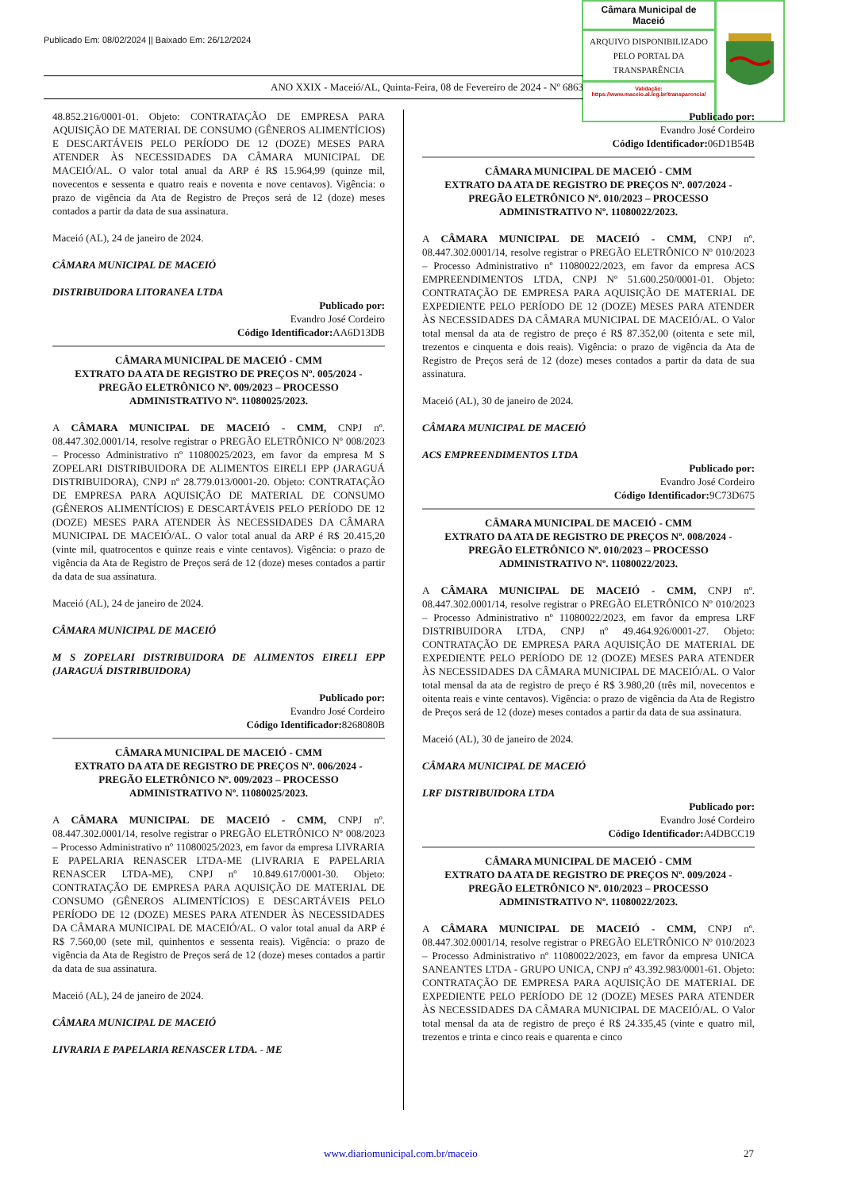Publicado Em: 08/02/2024 || Baixado Em: 26/12/2024
Câmara Municipal de Maceió
ARQUIVO DISPONIBILIZADO PELO PORTAL DA TRANSPARÊNCIA
Validação:
https://www.maceio.al.leg.br/transparencia/
ANO XXIX - Maceió/AL, Quinta-Feira, 08 de Fevereiro de 2024 - Nº 6863
48.852.216/0001-01. Objeto: CONTRATAÇÃO DE EMPRESA PARA AQUISIÇÃO DE MATERIAL DE CONSUMO (GÊNEROS ALIMENTÍCIOS) E DESCARTÁVEIS PELO PERÍODO DE 12 (DOZE) MESES PARA ATENDER ÀS NECESSIDADES DA CÂMARA MUNICIPAL DE MACEIÓ/AL. O valor total anual da ARP é R$ 15.964,99 (quinze mil, novecentos e sessenta e quatro reais e noventa e nove centavos). Vigência: o prazo de vigência da Ata de Registro de Preços será de 12 (doze) meses contados a partir da data de sua assinatura.
Maceió (AL), 24 de janeiro de 2024.
CÂMARA MUNICIPAL DE MACEIÓ
DISTRIBUIDORA LITORANEA LTDA
Publicado por:
Evandro José Cordeiro
Código Identificador: AA6D13DB
CÂMARA MUNICIPAL DE MACEIÓ - CMM
EXTRATO DA ATA DE REGISTRO DE PREÇOS Nº. 005/2024 - PREGÃO ELETRÔNICO Nº. 009/2023 – PROCESSO ADMINISTRATIVO Nº. 11080025/2023.
A CÂMARA MUNICIPAL DE MACEIÓ - CMM, CNPJ nº. 08.447.302.0001/14, resolve registrar o PREGÃO ELETRÔNICO Nº 008/2023 – Processo Administrativo nº 11080025/2023, em favor da empresa M S ZOPELARI DISTRIBUIDORA DE ALIMENTOS EIRELI EPP (JARAGUÁ DISTRIBUIDORA), CNPJ nº 28.779.013/0001-20. Objeto: CONTRATAÇÃO DE EMPRESA PARA AQUISIÇÃO DE MATERIAL DE CONSUMO (GÊNEROS ALIMENTÍCIOS) E DESCARTÁVEIS PELO PERÍODO DE 12 (DOZE) MESES PARA ATENDER ÀS NECESSIDADES DA CÂMARA MUNICIPAL DE MACEIÓ/AL. O valor total anual da ARP é R$ 20.415,20 (vinte mil, quatrocentos e quinze reais e vinte centavos). Vigência: o prazo de vigência da Ata de Registro de Preços será de 12 (doze) meses contados a partir da data de sua assinatura.
Maceió (AL), 24 de janeiro de 2024.
CÂMARA MUNICIPAL DE MACEIÓ
M S ZOPELARI DISTRIBUIDORA DE ALIMENTOS EIRELI EPP (JARAGUÁ DISTRIBUIDORA)
Publicado por:
Evandro José Cordeiro
Código Identificador: 8268080B
CÂMARA MUNICIPAL DE MACEIÓ - CMM
EXTRATO DA ATA DE REGISTRO DE PREÇOS Nº. 006/2024 - PREGÃO ELETRÔNICO Nº. 009/2023 – PROCESSO ADMINISTRATIVO Nº. 11080025/2023.
A CÂMARA MUNICIPAL DE MACEIÓ - CMM, CNPJ nº. 08.447.302.0001/14, resolve registrar o PREGÃO ELETRÔNICO Nº 008/2023 – Processo Administrativo nº 11080025/2023, em favor da empresa LIVRARIA E PAPELARIA RENASCER LTDA-ME (LIVRARIA E PAPELARIA RENASCER LTDA-ME), CNPJ nº 10.849.617/0001-30. Objeto: CONTRATAÇÃO DE EMPRESA PARA AQUISIÇÃO DE MATERIAL DE CONSUMO (GÊNEROS ALIMENTÍCIOS) E DESCARTÁVEIS PELO PERÍODO DE 12 (DOZE) MESES PARA ATENDER ÀS NECESSIDADES DA CÂMARA MUNICIPAL DE MACEIÓ/AL. O valor total anual da ARP é R$ 7.560,00 (sete mil, quinhentos e sessenta reais). Vigência: o prazo de vigência da Ata de Registro de Preços será de 12 (doze) meses contados a partir da data de sua assinatura.
Maceió (AL), 24 de janeiro de 2024.
CÂMARA MUNICIPAL DE MACEIÓ
LIVRARIA E PAPELARIA RENASCER LTDA. - ME
Publicado por:
Evandro José Cordeiro
Código Identificador: 06D1B54B
CÂMARA MUNICIPAL DE MACEIÓ - CMM
EXTRATO DA ATA DE REGISTRO DE PREÇOS Nº. 007/2024 - PREGÃO ELETRÔNICO Nº. 010/2023 – PROCESSO ADMINISTRATIVO Nº. 11080022/2023.
A CÂMARA MUNICIPAL DE MACEIÓ - CMM, CNPJ nº. 08.447.302.0001/14, resolve registrar o PREGÃO ELETRÔNICO Nº 010/2023 – Processo Administrativo nº 11080022/2023, em favor da empresa ACS EMPREENDIMENTOS LTDA, CNPJ Nº 51.600.250/0001-01. Objeto: CONTRATAÇÃO DE EMPRESA PARA AQUISIÇÃO DE MATERIAL DE EXPEDIENTE PELO PERÍODO DE 12 (DOZE) MESES PARA ATENDER ÀS NECESSIDADES DA CÂMARA MUNICIPAL DE MACEIÓ/AL. O Valor total mensal da ata de registro de preço é R$ 87.352,00 (oitenta e sete mil, trezentos e cinquenta e dois reais). Vigência: o prazo de vigência da Ata de Registro de Preços será de 12 (doze) meses contados a partir da data de sua assinatura.
Maceió (AL), 30 de janeiro de 2024.
CÂMARA MUNICIPAL DE MACEIÓ
ACS EMPREENDIMENTOS LTDA
Publicado por:
Evandro José Cordeiro
Código Identificador: 9C73D675
CÂMARA MUNICIPAL DE MACEIÓ - CMM
EXTRATO DA ATA DE REGISTRO DE PREÇOS Nº. 008/2024 - PREGÃO ELETRÔNICO Nº. 010/2023 – PROCESSO ADMINISTRATIVO Nº. 11080022/2023.
A CÂMARA MUNICIPAL DE MACEIÓ - CMM, CNPJ nº. 08.447.302.0001/14, resolve registrar o PREGÃO ELETRÔNICO Nº 010/2023 – Processo Administrativo nº 11080022/2023, em favor da empresa LRF DISTRIBUIDORA LTDA, CNPJ nº 49.464.926/0001-27. Objeto: CONTRATAÇÃO DE EMPRESA PARA AQUISIÇÃO DE MATERIAL DE EXPEDIENTE PELO PERÍODO DE 12 (DOZE) MESES PARA ATENDER ÀS NECESSIDADES DA CÂMARA MUNICIPAL DE MACEIÓ/AL. O Valor total mensal da ata de registro de preço é R$ 3.980,20 (três mil, novecentos e oitenta reais e vinte centavos). Vigência: o prazo de vigência da Ata de Registro de Preços será de 12 (doze) meses contados a partir da data de sua assinatura.
Maceió (AL), 30 de janeiro de 2024.
CÂMARA MUNICIPAL DE MACEIÓ
LRF DISTRIBUIDORA LTDA
Publicado por:
Evandro José Cordeiro
Código Identificador: A4DBCC19
CÂMARA MUNICIPAL DE MACEIÓ - CMM
EXTRATO DA ATA DE REGISTRO DE PREÇOS Nº. 009/2024 - PREGÃO ELETRÔNICO Nº. 010/2023 – PROCESSO ADMINISTRATIVO Nº. 11080022/2023.
A CÂMARA MUNICIPAL DE MACEIÓ - CMM, CNPJ nº. 08.447.302.0001/14, resolve registrar o PREGÃO ELETRÔNICO Nº 010/2023 – Processo Administrativo nº 11080022/2023, em favor da empresa UNICA SANEANTES LTDA - GRUPO UNICA, CNPJ nº 43.392.983/0001-61. Objeto: CONTRATAÇÃO DE EMPRESA PARA AQUISIÇÃO DE MATERIAL DE EXPEDIENTE PELO PERÍODO DE 12 (DOZE) MESES PARA ATENDER ÀS NECESSIDADES DA CÂMARA MUNICIPAL DE MACEIÓ/AL. O Valor total mensal da ata de registro de preço é R$ 24.335,45 (vinte e quatro mil, trezentos e trinta e cinco reais e quarenta e cinco
www.diariomunicipal.com.br/maceio 27